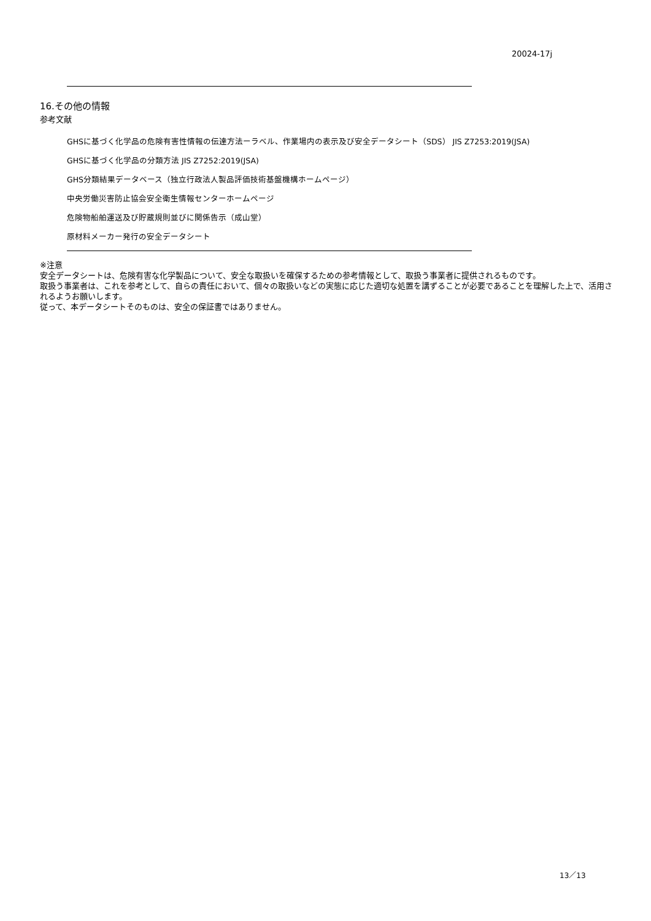20024-17j
16.その他の情報
参考文献
GHSに基づく化学品の危険有害性情報の伝達方法ーラベル、作業場内の表示及び安全データシート（SDS） JIS Z7253:2019(JSA)
GHSに基づく化学品の分類方法 JIS Z7252:2019(JSA)
GHS分類結果データベース（独立行政法人製品評価技術基盤機構ホームページ）
中央労働災害防止協会安全衛生情報センターホームページ
危険物船舶運送及び貯蔵規則並びに関係告示（成山堂）
原材料メーカー発行の安全データシート
※注意
安全データシートは、危険有害な化学製品について、安全な取扱いを確保するための参考情報として、取扱う事業者に提供されるものです。
取扱う事業者は、これを参考として、自らの責任において、個々の取扱いなどの実態に応じた適切な処置を講ずることが必要であることを理解した上で、活用されるようお願いします。
従って、本データシートそのものは、安全の保証書ではありません。
13／13